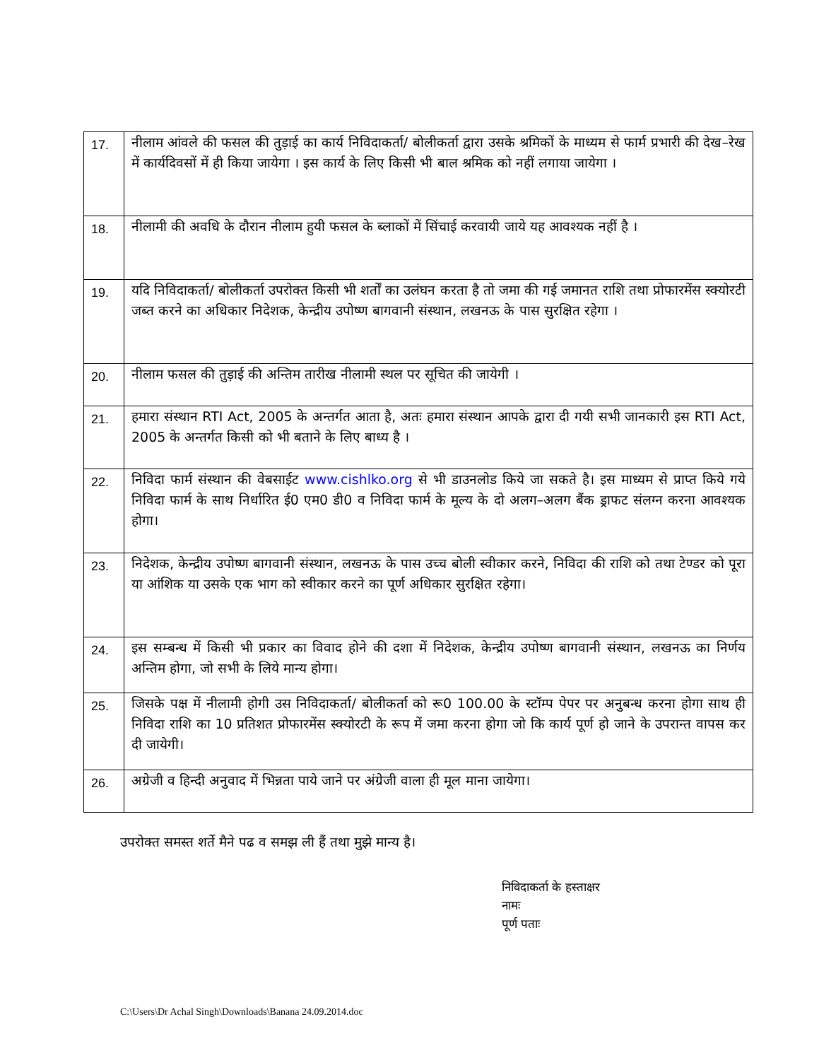| 17. | नीलाम आंवले की फसल की तुड़ाई का कार्य निविदाकर्ता/ बोलीकर्ता द्वारा उसके श्रमिकों के माध्यम से फार्म प्रभारी की देख–रेख में कार्यदिवसों में ही किया जायेगा । इस कार्य के लिए किसी भी बाल श्रमिक को नहीं लगाया जायेगा । |
| 18. | नीलामी की अवधि के दौरान नीलाम हुयी फसल के ब्लाकों में सिंचाई करवायी जाये यह आवश्यक नहीं है । |
| 19. | यदि निविदाकर्ता/ बोलीकर्ता उपरोक्त किसी भी शर्तों का उलंघन करता है तो जमा की गई जमानत राशि तथा प्रोफारमेंस स्क्योरटी जब्त करने का अधिकार निदेशक, केन्द्रीय उपोष्ण बागवानी संस्थान, लखनऊ के पास सुरक्षित रहेगा । |
| 20. | नीलाम फसल की तुड़ाई की अन्तिम तारीख नीलामी स्थल पर सूचित की जायेगी । |
| 21. | हमारा संस्थान RTI Act, 2005 के अन्तर्गत आता है, अतः हमारा संस्थान आपके द्वारा दी गयी सभी जानकारी इस RTI Act, 2005 के अन्तर्गत किसी को भी बताने के लिए बाध्य है । |
| 22. | निविदा फार्म संस्थान की वेबसाईट www.cishlko.org से भी डाउनलोड किये जा सकते है। इस माध्यम से प्राप्त किये गये निविदा फार्म के साथ निर्धारित ई0 एम0 डी0 व निविदा फार्म के मूल्य के दो अलग–अलग बैंक ड्राफट संलग्न करना आवश्यक होगा। |
| 23. | निदेशक, केन्द्रीय उपोष्ण बागवानी संस्थान, लखनऊ के पास उच्च बोली स्वीकार करने, निविदा की राशि को तथा टेण्डर को पूरा या आंशिक या उसके एक भाग को स्वीकार करने का पूर्ण अधिकार सुरक्षित रहेगा। |
| 24. | इस सम्बन्ध में किसी भी प्रकार का विवाद होने की दशा में निदेशक, केन्द्रीय उपोष्ण बागवानी संस्थान, लखनऊ का निर्णय अन्तिम होगा, जो सभी के लिये मान्य होगा। |
| 25. | जिसके पक्ष में नीलामी होगी उस निविदाकर्ता/ बोलीकर्ता को रू0 100.00 के स्टॉम्प पेपर पर अनुबन्ध करना होगा साथ ही निविदा राशि का 10 प्रतिशत प्रोफारमेंस स्क्योरटी के रूप में जमा करना होगा जो कि कार्य पूर्ण हो जाने के उपरान्त वापस कर दी जायेगी। |
| 26. | अग्रेजी व हिन्दी अनुवाद में भिन्नता पाये जाने पर अंग्रेजी वाला ही मूल माना जायेगा। |
उपरोक्त समस्त शर्ते मैने पढ व समझ ली हैं तथा मुझे मान्य है।
निविदाकर्ता के हस्ताक्षर
नामः
पूर्ण पताः
C:\Users\Dr Achal Singh\Downloads\Banana 24.09.2014.doc